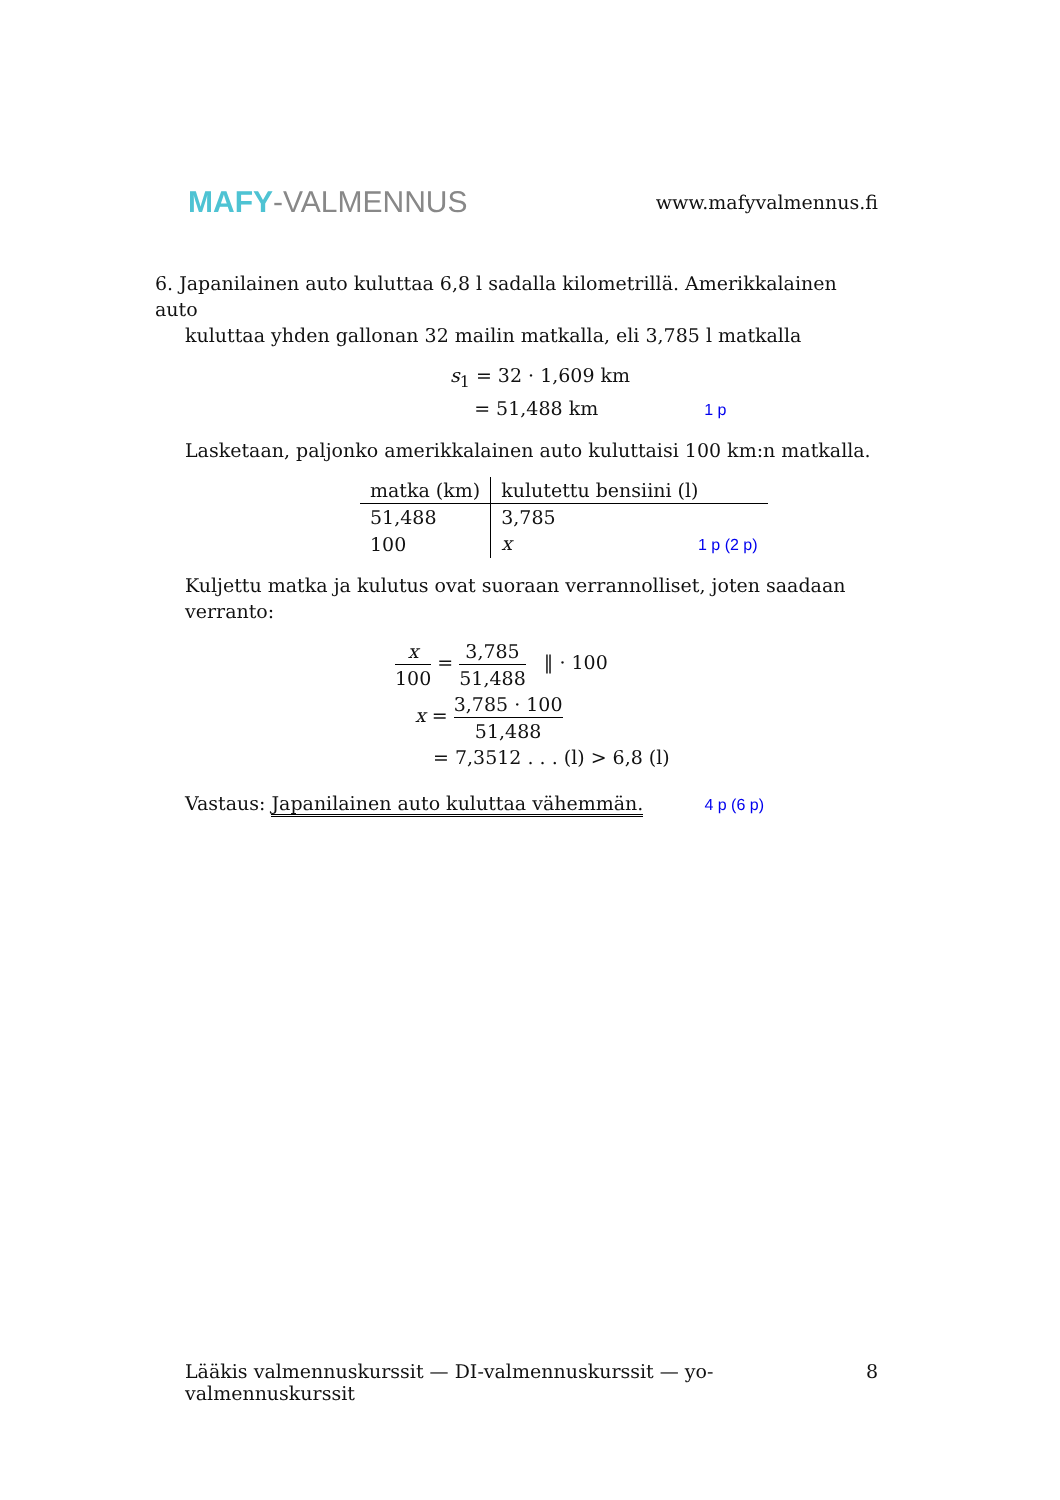MAFY-VALMENNUS
www.mafyvalmennus.fi
6. Japanilainen auto kuluttaa 6,8 l sadalla kilometrillä. Amerikkalainen auto
kuluttaa yhden gallonan 32 mailin matkalla, eli 3,785 l matkalla
s<sub>1</sub> = 32 · 1,609 km
= 51,488 km 1 p
Lasketaan, paljonko amerikkalainen auto kuluttaisi 100 km:n matkalla.
| matka (km) | kulutettu bensiini (l) |
| --- | --- |
| 51,488 | 3,785 |
| 100 | x 1 p (2 p) |
Kuljettu matka ja kulutus ovat suoraan verrannolliset, joten saadaan verranto:
x 100 = 3,785 51,488 ‖ · 100
x = 3,785 · 100 51,488
= 7,3512 . . . (l) > 6,8 (l)
Vastaus: Japanilainen auto kuluttaa vähemmän. 4 p (6 p)
Lääkis valmennuskurssit — DI-valmennuskurssit — yo-valmennuskurssit 8